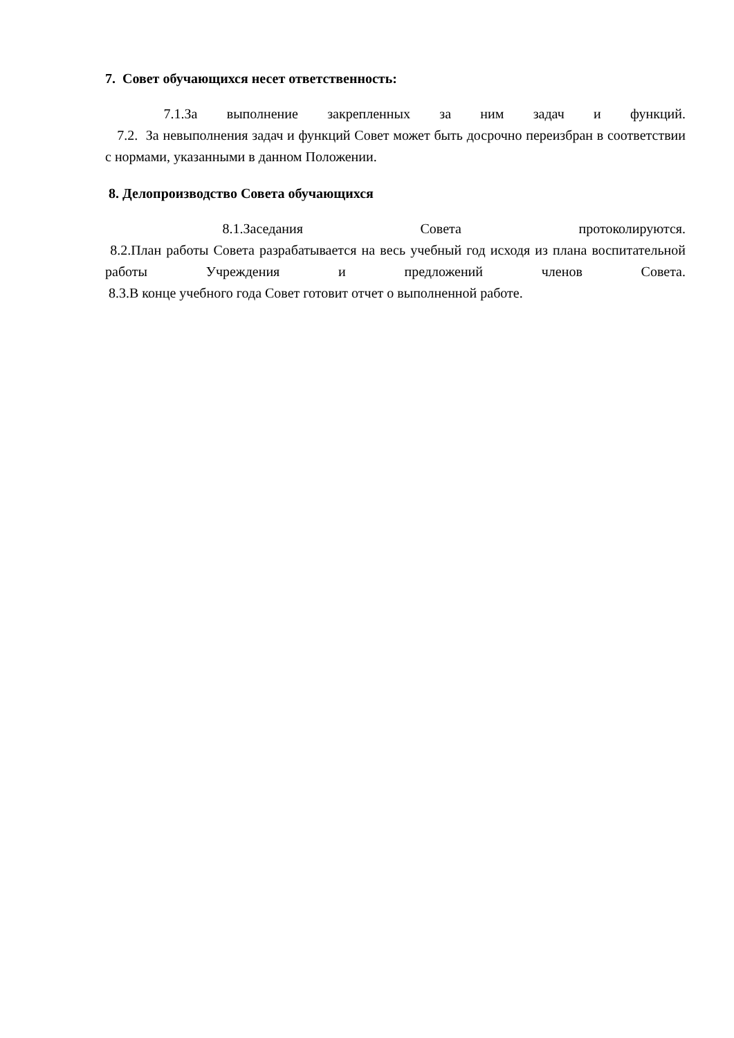7. Совет обучающихся несет ответственность:
7.1.За выполнение закрепленных за ним задач и функций.
7.2. За невыполнения задач и функций Совет может быть досрочно переизбран в соответствии с нормами, указанными в данном Положении.
8. Делопроизводство Совета обучающихся
8.1.Заседания Совета протоколируются.
8.2.План работы Совета разрабатывается на весь учебный год исходя из плана воспитательной работы Учреждения и предложений членов Совета.
8.3.В конце учебного года Совет готовит отчет о выполненной работе.